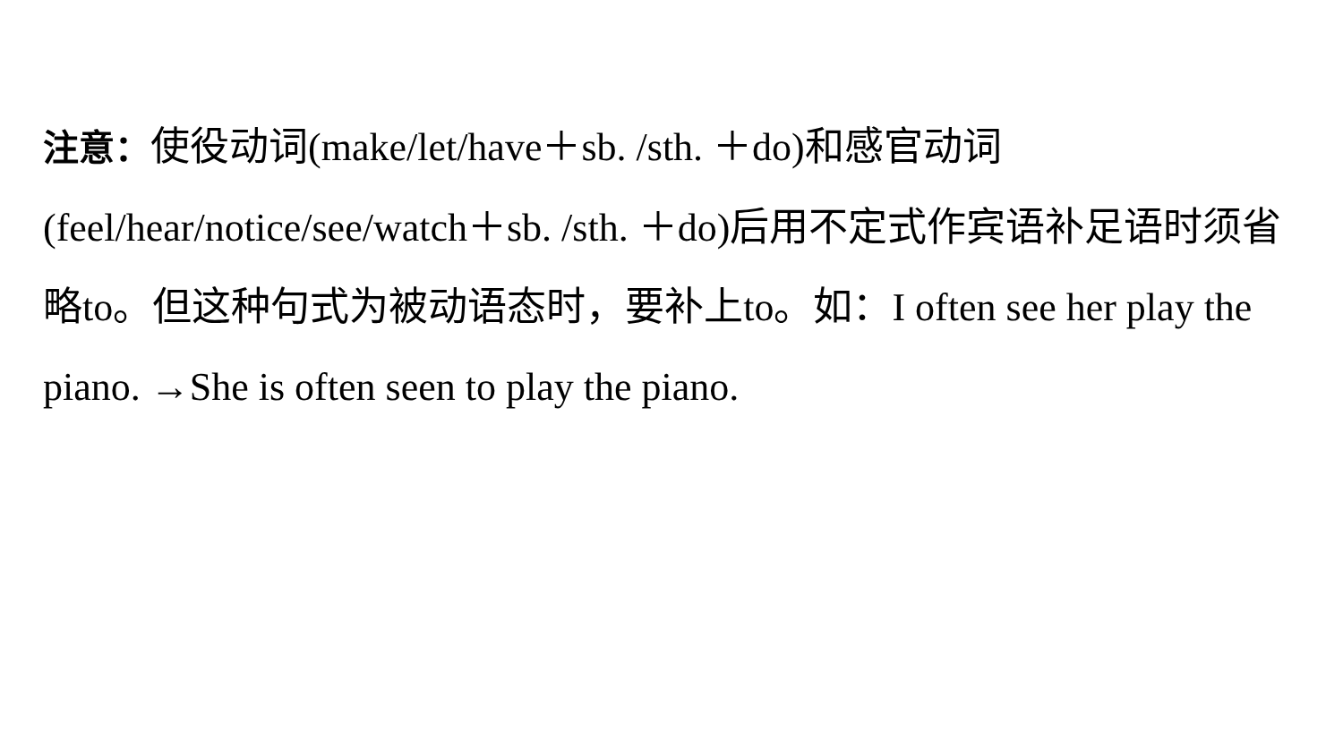注意：使役动词(make/let/have＋sb. /sth. ＋do)和感官动词(feel/hear/notice/see/watch＋sb. /sth. ＋do)后用不定式作宾语补足语时须省略to。但这种句式为被动语态时，要补上to。如：I often see her play the piano. →She is often seen to play the piano.